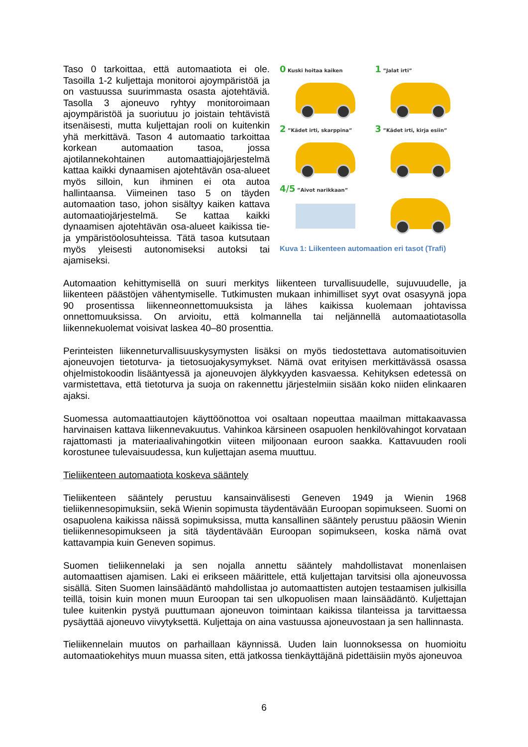0 Kuski hoitaa kaiken
1 ”Jalat irti”
2 ”Kädet irti, skarppina”
3 ”Kädet irti, kirja esiin”
4/5 ”Aivot narikkaan”
Kuva 1: Liikenteen automaation eri tasot (Trafi)
Taso 0 tarkoittaa, että automaatiota ei ole. Tasoilla 1-2 kuljettaja monitoroi ajoympäristöä ja on vastuussa suurimmasta osasta ajotehtäviä. Tasolla 3 ajoneuvo ryhtyy monitoroimaan ajoympäristöä ja suoriutuu jo joistain tehtävistä itsenäisesti, mutta kuljettajan rooli on kuitenkin yhä merkittävä. Tason 4 automaatio tarkoittaa korkean automaation tasoa, jossa ajotilannekohtainen automaattiajojärjestelmä kattaa kaikki dynaamisen ajotehtävän osa-alueet myös silloin, kun ihminen ei ota autoa hallintaansa. Viimeinen taso 5 on täyden automaation taso, johon sisältyy kaiken kattava automaatiojärjestelmä. Se kattaa kaikki dynaamisen ajotehtävän osa-alueet kaikissa tie- ja ympäristöolosuhteissa. Tätä tasoa kutsutaan myös yleisesti autonomiseksi autoksi tai ajamiseksi.
Automaation kehittymisellä on suuri merkitys liikenteen turvallisuudelle, sujuvuudelle, ja liikenteen päästöjen vähentymiselle. Tutkimusten mukaan inhimilliset syyt ovat osasyynä jopa 90 prosentissa liikenneonnettomuuksista ja lähes kaikissa kuolemaan johtavissa onnettomuuksissa. On arvioitu, että kolmannella tai neljännellä automaatiotasolla liikennekuolemat voisivat laskea 40–80 prosenttia.
Perinteisten liikenneturvallisuuskysymysten lisäksi on myös tiedostettava automatisoituvien ajoneuvojen tietoturva- ja tietosuojakysymykset. Nämä ovat erityisen merkittävässä osassa ohjelmistokoodin lisääntyessä ja ajoneuvojen älykkyyden kasvaessa. Kehityksen edetessä on varmistettava, että tietoturva ja suoja on rakennettu järjestelmiin sisään koko niiden elinkaaren ajaksi.
Suomessa automaattiautojen käyttöönottoa voi osaltaan nopeuttaa maailman mittakaavassa harvinaisen kattava liikennevakuutus. Vahinkoa kärsineen osapuolen henkilövahingot korvataan rajattomasti ja materiaalivahingotkin viiteen miljoonaan euroon saakka. Kattavuuden rooli korostunee tulevaisuudessa, kun kuljettajan asema muuttuu.
Tieliikenteen automaatiota koskeva sääntely
Tieliikenteen sääntely perustuu kansainvälisesti Geneven 1949 ja Wienin 1968 tieliikennesopimuksiin, sekä Wienin sopimusta täydentävään Euroopan sopimukseen. Suomi on osapuolena kaikissa näissä sopimuksissa, mutta kansallinen sääntely perustuu pääosin Wienin tieliikennesopimukseen ja sitä täydentävään Euroopan sopimukseen, koska nämä ovat kattavampia kuin Geneven sopimus.
Suomen tieliikennelaki ja sen nojalla annettu sääntely mahdollistavat monenlaisen automaattisen ajamisen. Laki ei erikseen määrittele, että kuljettajan tarvitsisi olla ajoneuvossa sisällä. Siten Suomen lainsäädäntö mahdollistaa jo automaattisten autojen testaamisen julkisilla teillä, toisin kuin monen muun Euroopan tai sen ulkopuolisen maan lainsäädäntö. Kuljettajan tulee kuitenkin pystyä puuttumaan ajoneuvon toimintaan kaikissa tilanteissa ja tarvittaessa pysäyttää ajoneuvo viivytyksettä. Kuljettaja on aina vastuussa ajoneuvostaan ja sen hallinnasta.
Tieliikennelain muutos on parhaillaan käynnissä. Uuden lain luonnoksessa on huomioitu automaatiokehitys muun muassa siten, että jatkossa tienkäyttäjänä pidettäisiin myös ajoneuvoa
6